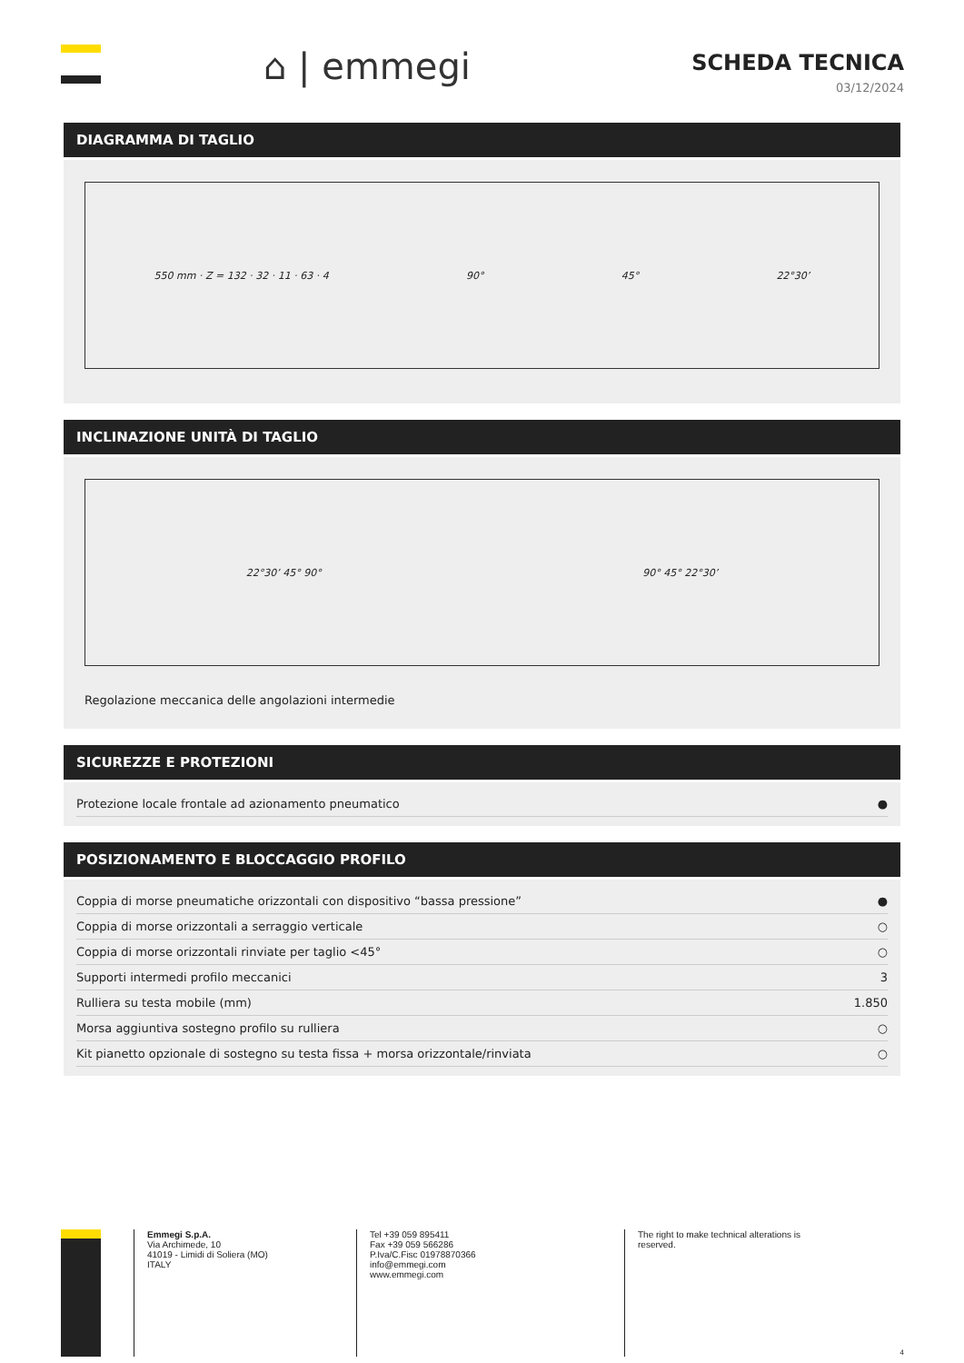⌂ | emmegi
SCHEDA TECNICA
03/12/2024
DIAGRAMMA DI TAGLIO
550 mm · Z = 132 · 32 · 11 · 63 · 4 90° 45° 22°30’
INCLINAZIONE UNITÀ DI TAGLIO
22°30’ 45° 90° 90° 45° 22°30’
Regolazione meccanica delle angolazioni intermedie
SICUREZZE E PROTEZIONI
| Protezione locale frontale ad azionamento pneumatico | ● |
POSIZIONAMENTO E BLOCCAGGIO PROFILO
| Coppia di morse pneumatiche orizzontali con dispositivo “bassa pressione” | ● |
| Coppia di morse orizzontali a serraggio verticale | ○ |
| Coppia di morse orizzontali rinviate per taglio <45° | ○ |
| Supporti intermedi profilo meccanici | 3 |
| Rulliera su testa mobile (mm) | 1.850 |
| Morsa aggiuntiva sostegno profilo su rulliera | ○ |
| Kit pianetto opzionale di sostegno su testa fissa + morsa orizzontale/rinviata | ○ |
Emmegi S.p.A.
Via Archimede, 10
41019 - Limidi di Soliera (MO)
ITALY
Tel +39 059 895411
Fax +39 059 566286
P.Iva/C.Fisc 01978870366
info@emmegi.com
www.emmegi.com
The right to make technical alterations is reserved.
4